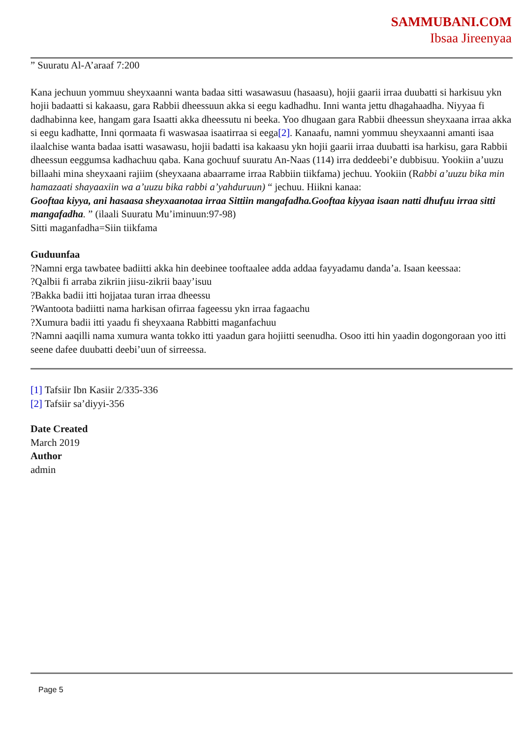SAMMUBANI.COM
Ibsaa Jireenyaa
” Suuratu Al-A’araaf 7:200
Kana jechuun yommuu sheyxaanni wanta badaa sitti wasawasuu (hasaasu), hojii gaarii irraa duubatti si harkisuu ykn hojii badaatti si kakaasu, gara Rabbii dheessuun akka si eegu kadhadhu. Inni wanta jettu dhagahaadha. Niyyaa fi dadhabinna kee, hangam gara Isaatti akka dheessutu ni beeka. Yoo dhugaan gara Rabbii dheessun sheyxaana irraa akka si eegu kadhatte, Inni qormaata fi waswasaa isaatirraa si eega[2]. Kanaafu, namni yommuu sheyxaanni amanti isaa ilaalchise wanta badaa isatti wasawasu, hojii badatti isa kakaasu ykn hojii gaarii irraa duubatti isa harkisu, gara Rabbii dheessun eeggumsa kadhachuu qaba. Kana gochuuf suuratu An-Naas (114) irra deddeebi’e dubbisuu. Yookiin a’uuzu billaahi mina sheyxaani rajiim (sheyxaana abaarrame irraa Rabbiin tiikfama) jechuu. Yookiin (Rabbi a’uuzu bika min hamazaati shayaaxiin wa a’uuzu bika rabbi a’yahduruun) “ jechuu. Hiikni kanaa:
Gooftaa kiyya, ani hasaasa sheyxaanotaa irraa Sittiin mangafadha.Gooftaa kiyyaa isaan natti dhufuu irraa sitti mangafadha. ” (ilaali Suuratu Mu’iminuun:97-98)
Sitti maganfadha=Siin tiikfama
Guduunfaa
?Namni erga tawbatee badiitti akka hin deebinee tooftaalee adda addaa fayyadamu danda’a. Isaan keessaa:
?Qalbii fi arraba zikriin jiisu-zikrii baay’isuu
?Bakka badii itti hojjataa turan irraa dheessu
?Wantoota badiitti nama harkisan ofirraa fageessu ykn irraa fagaachu
?Xumura badii itti yaadu fi sheyxaana Rabbitti maganfachuu
?Namni aaqilli nama xumura wanta tokko itti yaadun gara hojiitti seenudha. Osoo itti hin yaadin dogongoraan yoo itti seene dafee duubatti deebi’uun of sirreessa.
[1] Tafsiir Ibn Kasiir 2/335-336
[2] Tafsiir sa’diyyi-356
Date Created
March 2019
Author
admin
Page 5